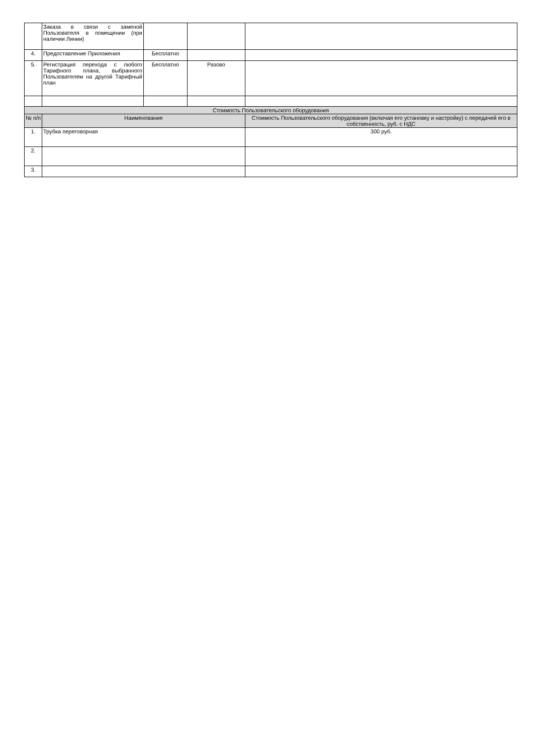| | Заказа в связи с заменой Пользователя в помещении (при наличии Линии) | | | |
| 4. | Предоставление Приложения | Бесплатно | | |
| 5. | Регистрация перехода с любого Тарифного плана, выбранного Пользователем на другой Тарифный план | Бесплатно | Разово | |
| Стоимость Пользовательского оборудования | | | | |
| № п/п | Наименование | | | Стоимость Пользовательского оборудования (включая его установку и настройку) с передачей его в собственность, руб. с НДС |
| 1. | Трубка переговорная | | | 300 руб. |
| 2. | | | | |
| 3. | | | | |